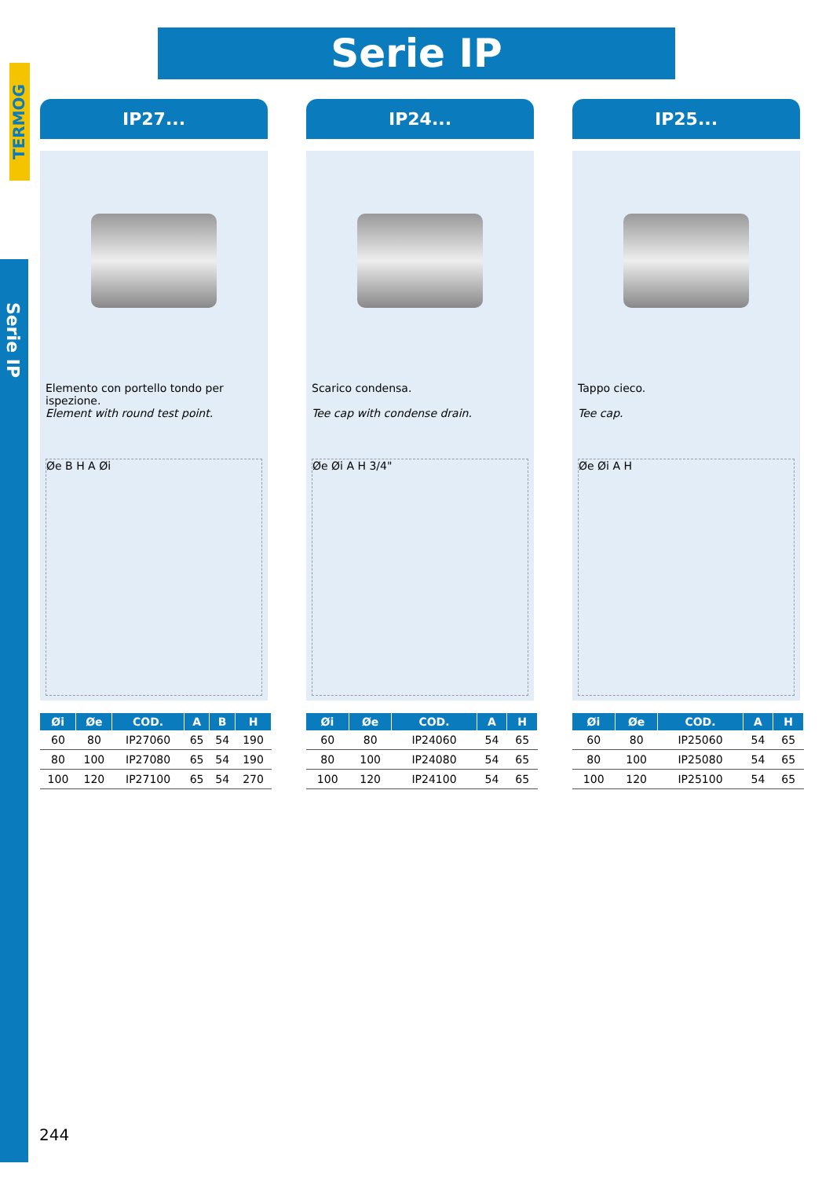TERMOG
Serie IP
Serie IP
IP27...
Elemento con portello tondo per ispezione.
Element with round test point.
Øe B H A Øi
| Øi | Øe | COD. | A | B | H |
| --- | --- | --- | --- | --- | --- |
| 60 | 80 | IP27060 | 65 | 54 | 190 |
| 80 | 100 | IP27080 | 65 | 54 | 190 |
| 100 | 120 | IP27100 | 65 | 54 | 270 |
IP24...
Scarico condensa.
Tee cap with condense drain.
Øe Øi A H 3/4"
| Øi | Øe | COD. | A | H |
| --- | --- | --- | --- | --- |
| 60 | 80 | IP24060 | 54 | 65 |
| 80 | 100 | IP24080 | 54 | 65 |
| 100 | 120 | IP24100 | 54 | 65 |
IP25...
Tappo cieco.
Tee cap.
Øe Øi A H
| Øi | Øe | COD. | A | H |
| --- | --- | --- | --- | --- |
| 60 | 80 | IP25060 | 54 | 65 |
| 80 | 100 | IP25080 | 54 | 65 |
| 100 | 120 | IP25100 | 54 | 65 |
244